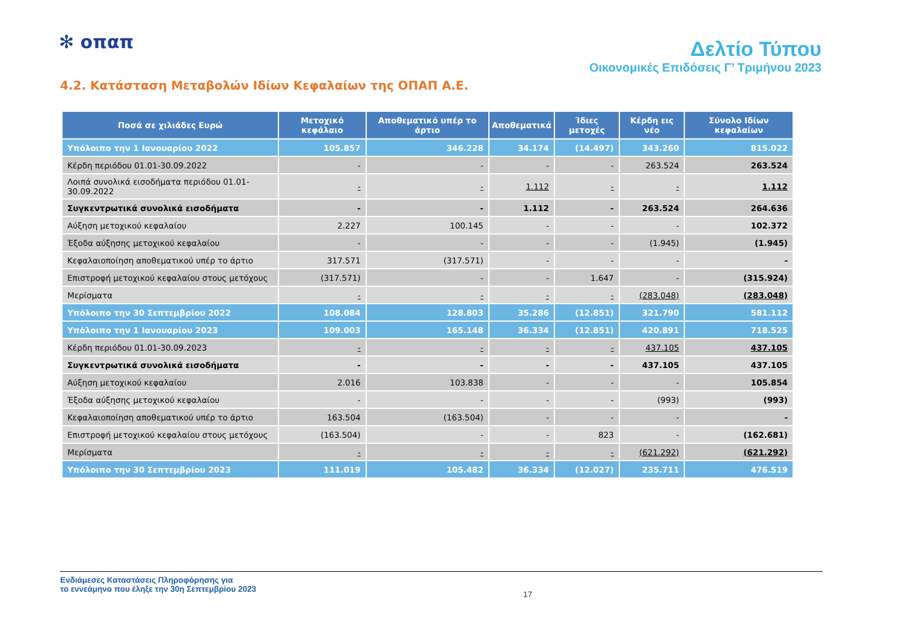✻ οπαπ
Δελτίο Τύπου
Οικονομικές Επιδόσεις Γ’ Τριμήνου 2023
4.2. Κατάσταση Μεταβολών Ιδίων Κεφαλαίων της ΟΠΑΠ Α.Ε.
| Ποσά σε χιλιάδες Ευρώ | Μετοχικό κεφάλαιο | Αποθεματικό υπέρ το άρτιο | Αποθεματικά | Ίδιες μετοχές | Κέρδη εις νέο | Σύνολο Ιδίων κεφαλαίων |
| --- | --- | --- | --- | --- | --- | --- |
| Υπόλοιπο την 1 Ιανουαρίου 2022 | 105.857 | 346.228 | 34.174 | (14.497) | 343.260 | 815.022 |
| Κέρδη περιόδου 01.01-30.09.2022 | - | - | - | - | 263.524 | 263.524 |
| Λοιπά συνολικά εισοδήματα περιόδου 01.01-30.09.2022 | - | - | 1.112 | - | - | 1.112 |
| Συγκεντρωτικά συνολικά εισοδήματα | - | - | 1.112 | - | 263.524 | 264.636 |
| Αύξηση μετοχικού κεφαλαίου | 2.227 | 100.145 | - | - | - | 102.372 |
| Έξοδα αύξησης μετοχικού κεφαλαίου | - | - | - | - | (1.945) | (1.945) |
| Κεφαλαιοποίηση αποθεματικού υπέρ το άρτιο | 317.571 | (317.571) | - | - | - | - |
| Επιστροφή μετοχικού κεφαλαίου στους μετόχους | (317.571) | - | - | 1.647 | - | (315.924) |
| Μερίσματα | - | - | - | - | (283.048) | (283.048) |
| Υπόλοιπο την 30 Σεπτεμβρίου 2022 | 108.084 | 128.803 | 35.286 | (12.851) | 321.790 | 581.112 |
| Υπόλοιπο την 1 Ιανουαρίου 2023 | 109.003 | 165.148 | 36.334 | (12.851) | 420.891 | 718.525 |
| Κέρδη περιόδου 01.01-30.09.2023 | - | - | - | - | 437.105 | 437.105 |
| Συγκεντρωτικά συνολικά εισοδήματα | - | - | - | - | 437.105 | 437.105 |
| Αύξηση μετοχικού κεφαλαίου | 2.016 | 103.838 | - | - | - | 105.854 |
| Έξοδα αύξησης μετοχικού κεφαλαίου | - | - | - | - | (993) | (993) |
| Κεφαλαιοποίηση αποθεματικού υπέρ το άρτιο | 163.504 | (163.504) | - | - | - | - |
| Επιστροφή μετοχικού κεφαλαίου στους μετόχους | (163.504) | - | - | 823 | - | (162.681) |
| Μερίσματα | - | - | - | - | (621.292) | (621.292) |
| Υπόλοιπο την 30 Σεπτεμβρίου 2023 | 111.019 | 105.482 | 36.334 | (12.027) | 235.711 | 476.519 |
Ενδιάμεσες Καταστάσεις Πληροφόρησης για
το εννεάμηνο που έληξε την 30η Σεπτεμβρίου 2023
17